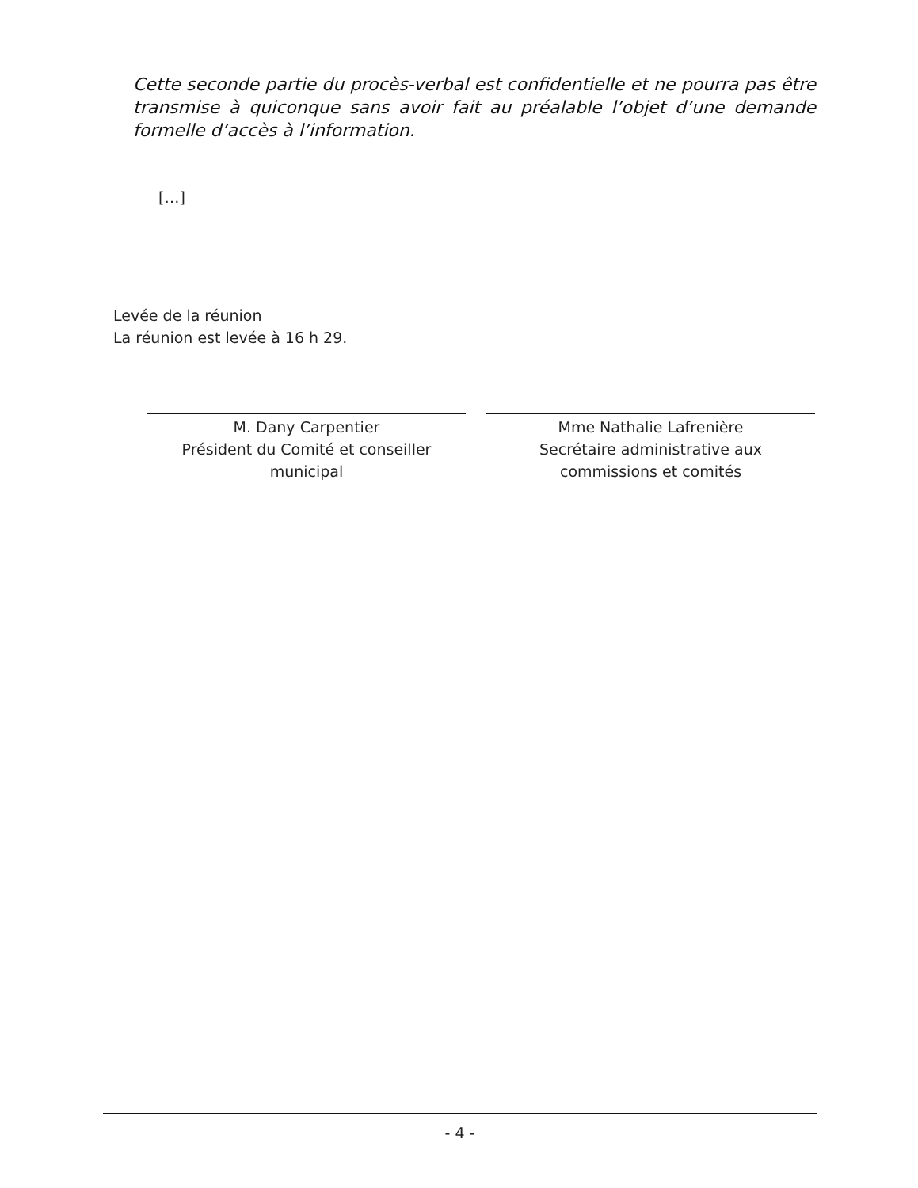Cette seconde partie du procès-verbal est confidentielle et ne pourra pas être transmise à quiconque sans avoir fait au préalable l’objet d’une demande formelle d’accès à l’information.
[…]
Levée de la réunion
La réunion est levée à 16 h 29.
M. Dany Carpentier
Président du Comité et conseiller
municipal
Mme Nathalie Lafrenière
Secrétaire administrative aux
commissions et comités
- 4 -